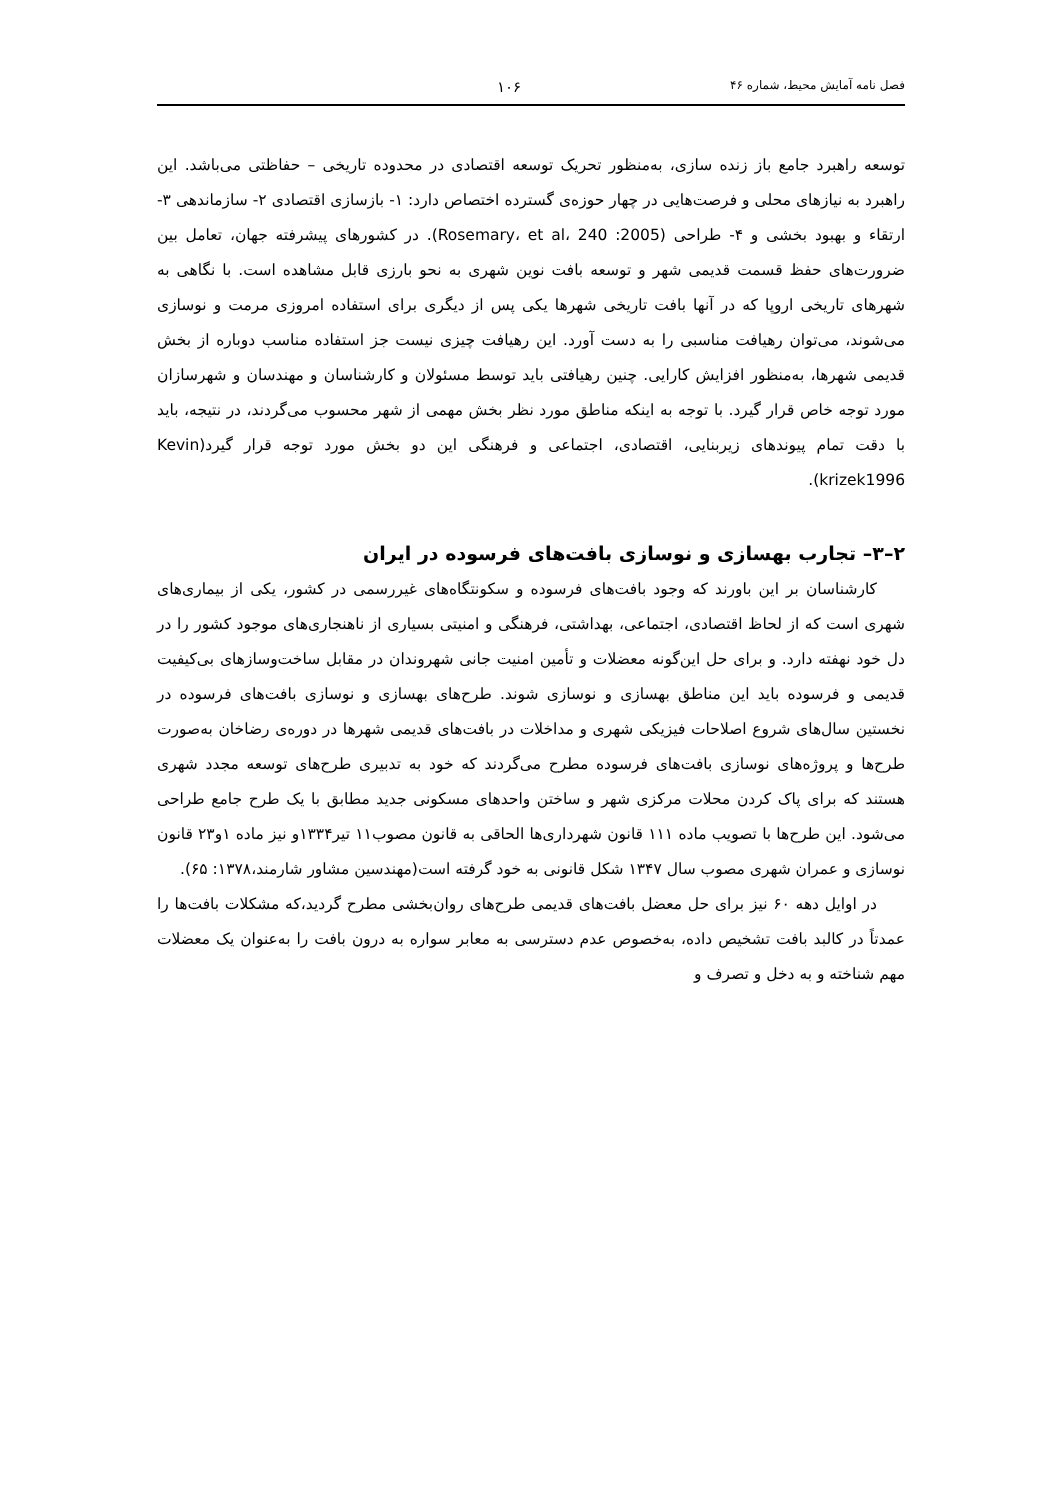فصل نامه آمایش محیط، شماره ۴۶ ۱۰۶
توسعه راهبرد جامع باز زنده سازی، به‌منظور تحریک توسعه اقتصادی در محدوده تاریخی – حفاظتی می‌باشد. این راهبرد به نیازهای محلی و فرصت‌هایی در چهار حوزه‌ی گسترده اختصاص دارد: ۱- بازسازی اقتصادی ۲- سازماندهی ۳- ارتقاء و بهبود بخشی و ۴- طراحی (Rosemary، et al، 240 :2005). در کشورهای پیشرفته جهان، تعامل بین ضرورت‌های حفظ قسمت قدیمی شهر و توسعه بافت نوین شهری به نحو بارزی قابل مشاهده است. با نگاهی به شهرهای تاریخی اروپا که در آنها بافت تاریخی شهرها یکی پس از دیگری برای استفاده امروزی مرمت و نوسازی می‌شوند، می‌توان رهیافت مناسبی را به دست آورد. این رهیافت چیزی نیست جز استفاده مناسب دوباره از بخش قدیمی شهرها، به‌منظور افزایش کارایی. چنین رهیافتی باید توسط مسئولان و کارشناسان و مهندسان و شهرسازان مورد توجه خاص قرار گیرد. با توجه به اینکه مناطق مورد نظر بخش مهمی از شهر محسوب می‌گردند، در نتیجه، باید با دقت تمام پیوندهای زیربنایی، اقتصادی، اجتماعی و فرهنگی این دو بخش مورد توجه قرار گیرد(Kevin krizek1996).
۲–۳– تجارب بهسازی و نوسازی بافت‌های فرسوده در ایران
کارشناسان بر این باورند که وجود بافت‌های فرسوده و سکونتگاه‌های غیررسمی در کشور، یکی از بیماری‌های شهری است که از لحاظ اقتصادی، اجتماعی، بهداشتی، فرهنگی و امنیتی بسیاری از ناهنجاری‌های موجود کشور را در دل خود نهفته دارد. و برای حل این‌گونه معضلات و تأمین امنیت جانی شهروندان در مقابل ساخت‌وسازهای بی‌کیفیت قدیمی و فرسوده باید این مناطق بهسازی و نوسازی شوند. طرح‌های بهسازی و نوسازی بافت‌های فرسوده در نخستین سال‌های شروع اصلاحات فیزیکی شهری و مداخلات در بافت‌های قدیمی شهرها در دوره‌ی رضاخان به‌صورت طرح‌ها و پروژه‌های نوسازی بافت‌های فرسوده مطرح می‌گردند که خود به تدبیری طرح‌های توسعه مجدد شهری هستند که برای پاک کردن محلات مرکزی شهر و ساختن واحدهای مسکونی جدید مطابق با یک طرح جامع طراحی می‌شود. این طرح‌ها با تصویب ماده ۱۱۱ قانون شهرداری‌ها الحاقی به قانون مصوب۱۱ تیر۱۳۳۴و نیز ماده ۱و۲۳ قانون نوسازی و عمران شهری مصوب سال ۱۳۴۷ شکل قانونی به خود گرفته است(مهندسین مشاور شارمند،۱۳۷۸: ۶۵).
در اوایل دهه ۶۰ نیز برای حل معضل بافت‌های قدیمی طرح‌های روان‌بخشی مطرح گردید،که مشکلات بافت‌ها را عمدتاً در کالبد بافت تشخیص داده، به‌خصوص عدم دسترسی به معابر سواره به درون بافت را به‌عنوان یک معضلات مهم شناخته و به دخل و تصرف و